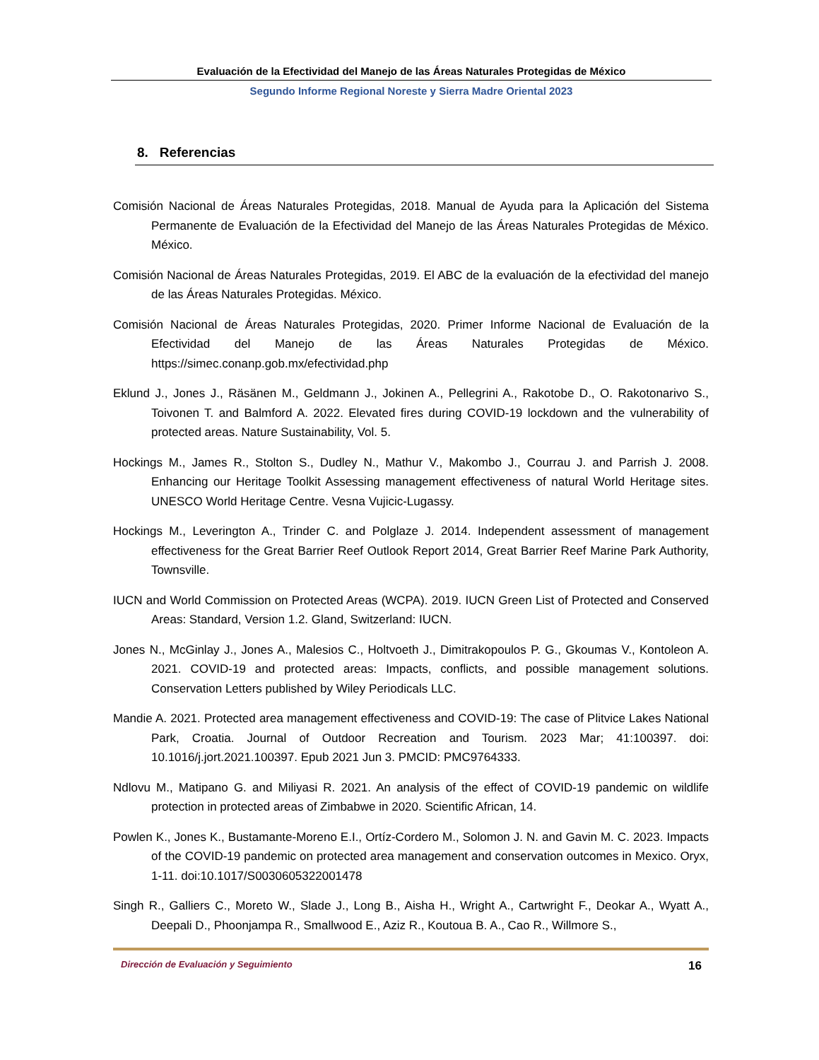Evaluación de la Efectividad del Manejo de las Áreas Naturales Protegidas de México
Segundo Informe Regional Noreste y Sierra Madre Oriental 2023
8. Referencias
Comisión Nacional de Áreas Naturales Protegidas, 2018. Manual de Ayuda para la Aplicación del Sistema Permanente de Evaluación de la Efectividad del Manejo de las Áreas Naturales Protegidas de México. México.
Comisión Nacional de Áreas Naturales Protegidas, 2019. El ABC de la evaluación de la efectividad del manejo de las Áreas Naturales Protegidas. México.
Comisión Nacional de Áreas Naturales Protegidas, 2020. Primer Informe Nacional de Evaluación de la Efectividad del Manejo de las Áreas Naturales Protegidas de México. https://simec.conanp.gob.mx/efectividad.php
Eklund J., Jones J., Räsänen M., Geldmann J., Jokinen A., Pellegrini A., Rakotobe D., O. Rakotonarivo S., Toivonen T. and Balmford A. 2022. Elevated fires during COVID-19 lockdown and the vulnerability of protected areas. Nature Sustainability, Vol. 5.
Hockings M., James R., Stolton S., Dudley N., Mathur V., Makombo J., Courrau J. and Parrish J. 2008. Enhancing our Heritage Toolkit Assessing management effectiveness of natural World Heritage sites. UNESCO World Heritage Centre. Vesna Vujicic-Lugassy.
Hockings M., Leverington A., Trinder C. and Polglaze J. 2014. Independent assessment of management effectiveness for the Great Barrier Reef Outlook Report 2014, Great Barrier Reef Marine Park Authority, Townsville.
IUCN and World Commission on Protected Areas (WCPA). 2019. IUCN Green List of Protected and Conserved Areas: Standard, Version 1.2. Gland, Switzerland: IUCN.
Jones N., McGinlay J., Jones A., Malesios C., Holtvoeth J., Dimitrakopoulos P. G., Gkoumas V., Kontoleon A. 2021. COVID-19 and protected areas: Impacts, conflicts, and possible management solutions. Conservation Letters published by Wiley Periodicals LLC.
Mandie A. 2021. Protected area management effectiveness and COVID-19: The case of Plitvice Lakes National Park, Croatia. Journal of Outdoor Recreation and Tourism. 2023 Mar; 41:100397. doi: 10.1016/j.jort.2021.100397. Epub 2021 Jun 3. PMCID: PMC9764333.
Ndlovu M., Matipano G. and Miliyasi R. 2021. An analysis of the effect of COVID-19 pandemic on wildlife protection in protected areas of Zimbabwe in 2020. Scientific African, 14.
Powlen K., Jones K., Bustamante-Moreno E.I., Ortíz-Cordero M., Solomon J. N. and Gavin M. C. 2023. Impacts of the COVID-19 pandemic on protected area management and conservation outcomes in Mexico. Oryx, 1-11. doi:10.1017/S0030605322001478
Singh R., Galliers C., Moreto W., Slade J., Long B., Aisha H., Wright A., Cartwright F., Deokar A., Wyatt A., Deepali D., Phoonjampa R., Smallwood E., Aziz R., Koutoua B. A., Cao R., Willmore S.,
Dirección de Evaluación y Seguimiento 16